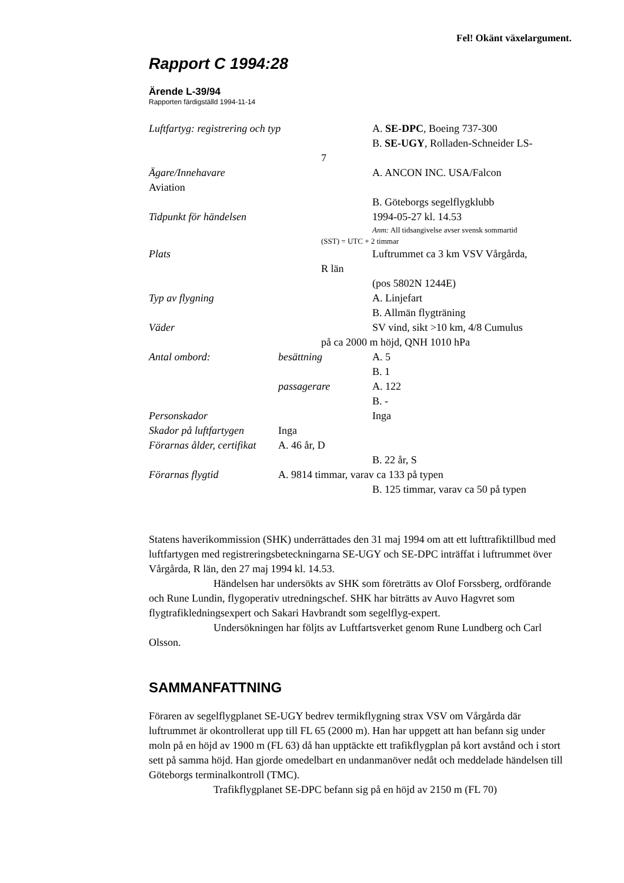Fel! Okänt växelargument.
Rapport C 1994:28
Ärende L-39/94
Rapporten färdigställd 1994-11-14
Luftfartyg: registrering och typ A. SE-DPC, Boeing 737-300
B. SE-UGY, Rolladen-Schneider LS-
7
Ägare/Innehavare A. ANCON INC. USA/Falcon
Aviation
B. Göteborgs segelflygklubb
Tidpunkt för händelsen 1994-05-27 kl. 14.53
Anm: All tidsangivelse avser svensk sommartid
(SST) = UTC + 2 timmar
Plats Luftrummet ca 3 km VSV Vårgårda,
R län
(pos 5802N 1244E)
Typ av flygning A. Linjefart
B. Allmän flygträning
Väder SV vind, sikt >10 km, 4/8 Cumulus
på ca 2000 m höjd, QNH 1010 hPa
Antal ombord: besättning A. 5
B. 1
passagerare A. 122
B. -
Personskador Inga
Skador på luftfartygen Inga
Förarnas ålder, certifikat A. 46 år, D
B. 22 år, S
Förarnas flygtid A. 9814 timmar, varav ca 133 på typen
B. 125 timmar, varav ca 50 på typen
Statens haverikommission (SHK) underrättades den 31 maj 1994 om att ett lufttrafiktillbud med luftfartygen med registreringsbeteckningarna SE-UGY och SE-DPC inträffat i luftrummet över Vårgårda, R län, den 27 maj 1994 kl. 14.53.
Händelsen har undersökts av SHK som företrätts av Olof Forssberg, ordförande och Rune Lundin, flygoperativ utredningschef. SHK har biträtts av Auvo Hagvret som flygtrafikledningsexpert och Sakari Havbrandt som segelflyg-expert.
Undersökningen har följts av Luftfartsverket genom Rune Lundberg och Carl Olsson.
SAMMANFATTNING
Föraren av segelflygplanet SE-UGY bedrev termikflygning strax VSV om Vårgårda där luftrummet är okontrollerat upp till FL 65 (2000 m). Han har uppgett att han befann sig under moln på en höjd av 1900 m (FL 63) då han upptäckte ett trafikflygplan på kort avstånd och i stort sett på samma höjd. Han gjorde omedelbart en undanmanöver nedåt och meddelade händelsen till Göteborgs terminalkontroll (TMC).
Trafikflygplanet SE-DPC befann sig på en höjd av 2150 m (FL 70)